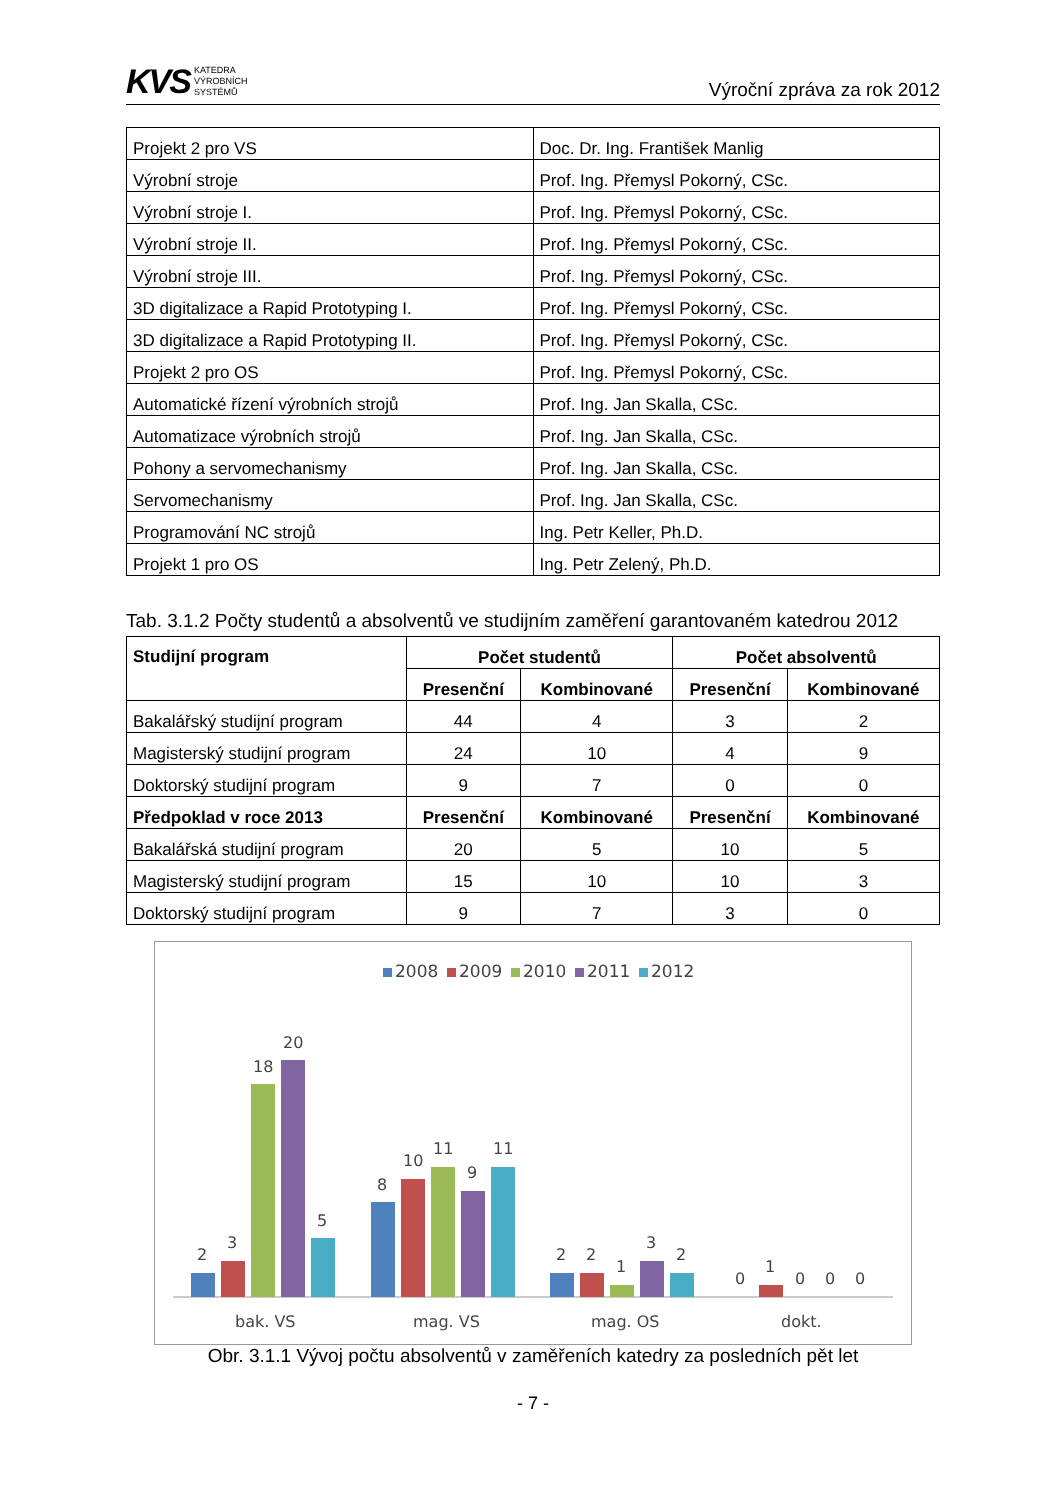KVS KATEDRA
VÝROBNÍCH
SYSTÉMŮ
Výroční zpráva za rok 2012
| Projekt 2 pro VS | Doc. Dr. Ing. František Manlig |
| Výrobní stroje | Prof. Ing. Přemysl Pokorný, CSc. |
| Výrobní stroje I. | Prof. Ing. Přemysl Pokorný, CSc. |
| Výrobní stroje II. | Prof. Ing. Přemysl Pokorný, CSc. |
| Výrobní stroje III. | Prof. Ing. Přemysl Pokorný, CSc. |
| 3D digitalizace a Rapid Prototyping I. | Prof. Ing. Přemysl Pokorný, CSc. |
| 3D digitalizace a Rapid Prototyping II. | Prof. Ing. Přemysl Pokorný, CSc. |
| Projekt 2 pro OS | Prof. Ing. Přemysl Pokorný, CSc. |
| Automatické řízení výrobních strojů | Prof. Ing. Jan Skalla, CSc. |
| Automatizace výrobních strojů | Prof. Ing. Jan Skalla, CSc. |
| Pohony a servomechanismy | Prof. Ing. Jan Skalla, CSc. |
| Servomechanismy | Prof. Ing. Jan Skalla, CSc. |
| Programování NC strojů | Ing. Petr Keller, Ph.D. |
| Projekt 1 pro OS | Ing. Petr Zelený, Ph.D. |
Tab. 3.1.2 Počty studentů a absolventů ve studijním zaměření garantovaném katedrou 2012
| Studijní program | Počet studentů | | Počet absolventů | |
| --- | --- | --- | --- | --- |
| | Presenční | Kombinované | Presenční | Kombinované |
| Bakalářský studijní program | 44 | 4 | 3 | 2 |
| Magisterský studijní program | 24 | 10 | 4 | 9 |
| Doktorský studijní program | 9 | 7 | 0 | 0 |
| Předpoklad v roce 2013 | Presenční | Kombinované | Presenční | Kombinované |
| Bakalářská studijní program | 20 | 5 | 10 | 5 |
| Magisterský studijní program | 15 | 10 | 10 | 3 |
| Doktorský studijní program | 9 | 7 | 3 | 0 |
2008
2009
2010
2011
2012
2
3
18
20
5
8
10
11
9
11
2
2
1
3
2
0
1
0
0
0
bak. VS
mag. VS
mag. OS
dokt.
Obr. 3.1.1 Vývoj počtu absolventů v zaměřeních katedry za posledních pět let
- 7 -